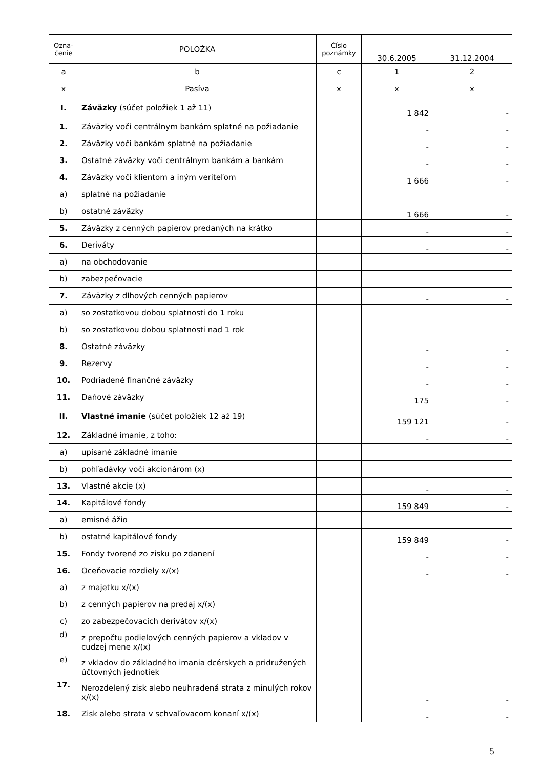| Ozna- čenie | POLOŽKA | Číslo poznámky | 30.6.2005 | 31.12.2004 |
| --- | --- | --- | --- | --- |
| a | b | c | 1 | 2 |
| x | Pasíva | x | x | x |
| I. | Záväzky (súčet položiek 1 až 11) | | 1 842 | - |
| 1. | Záväzky voči centrálnym bankám splatné na požiadanie | | - | - |
| 2. | Záväzky voči bankám splatné na požiadanie | | - | - |
| 3. | Ostatné záväzky voči centrálnym bankám a bankám | | - | - |
| 4. | Záväzky voči klientom a iným veriteľom | | 1 666 | - |
| a) | splatné na požiadanie | | | |
| b) | ostatné záväzky | | 1 666 | - |
| 5. | Záväzky z cenných papierov predaných na krátko | | - | - |
| 6. | Deriváty | | - | - |
| a) | na obchodovanie | | | |
| b) | zabezpečovacie | | | |
| 7. | Záväzky z dlhových cenných papierov | | - | - |
| a) | so zostatkovou dobou splatnosti do 1 roku | | | |
| b) | so zostatkovou dobou splatnosti nad 1 rok | | | |
| 8. | Ostatné záväzky | | - | - |
| 9. | Rezervy | | - | - |
| 10. | Podriadené finančné záväzky | | - | - |
| 11. | Daňové záväzky | | 175 | - |
| II. | Vlastné imanie (súčet položiek 12 až 19) | | 159 121 | - |
| 12. | Základné imanie, z toho: | | - | - |
| a) | upísané základné imanie | | | |
| b) | pohľadávky voči akcionárom (x) | | | |
| 13. | Vlastné akcie (x) | | - | - |
| 14. | Kapitálové fondy | | 159 849 | - |
| a) | emisné ážio | | | |
| b) | ostatné kapitálové fondy | | 159 849 | - |
| 15. | Fondy tvorené zo zisku po zdanení | | - | - |
| 16. | Oceňovacie rozdiely x/(x) | | - | - |
| a) | z majetku x/(x) | | | |
| b) | z cenných papierov na predaj x/(x) | | | |
| c) | zo zabezpečovacích derivátov x/(x) | | | |
| d) | z prepočtu podielových cenných papierov a vkladov v cudzej mene x/(x) | | | |
| e) | z vkladov do základného imania dcérskych a pridružených účtovných jednotiek | | | |
| 17. | Nerozdelený zisk alebo neuhradená strata z minulých rokov x/(x) | | - | - |
| 18. | Zisk alebo strata v schvaľovacom konaní x/(x) | | - | - |
5